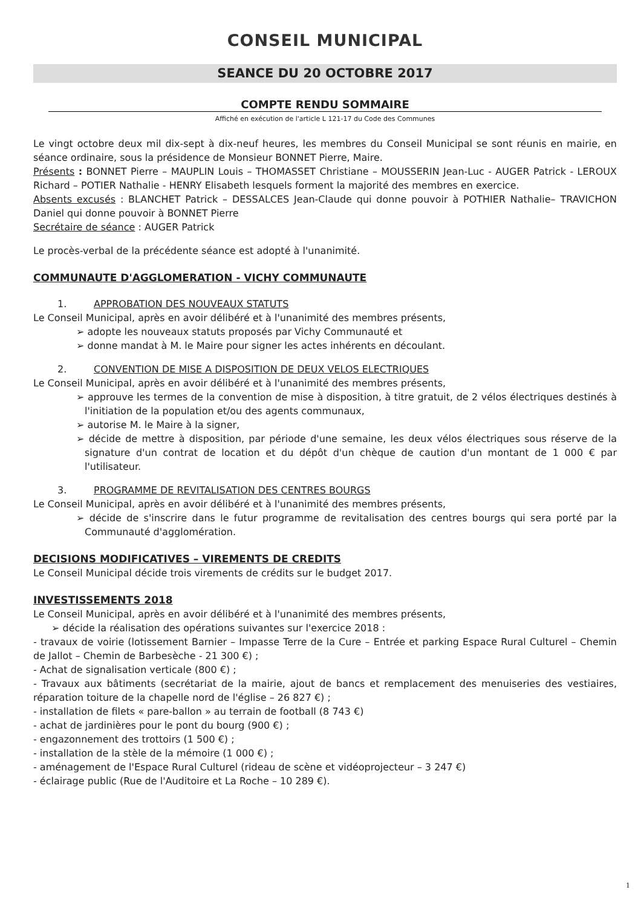CONSEIL MUNICIPAL
SEANCE DU 20 OCTOBRE 2017
COMPTE RENDU SOMMAIRE
Affiché en exécution de l'article L 121-17 du Code des Communes
Le vingt octobre deux mil dix-sept à dix-neuf heures, les membres du Conseil Municipal se sont réunis en mairie, en séance ordinaire, sous la présidence de Monsieur BONNET Pierre, Maire.
Présents : BONNET Pierre – MAUPLIN Louis – THOMASSET Christiane – MOUSSERIN Jean-Luc - AUGER Patrick - LEROUX Richard – POTIER Nathalie - HENRY Elisabeth lesquels forment la majorité des membres en exercice.
Absents excusés : BLANCHET Patrick – DESSALCES Jean-Claude qui donne pouvoir à POTHIER Nathalie– TRAVICHON Daniel qui donne pouvoir à BONNET Pierre
Secrétaire de séance : AUGER Patrick
Le procès-verbal de la précédente séance est adopté à l'unanimité.
COMMUNAUTE D'AGGLOMERATION - VICHY COMMUNAUTE
1. APPROBATION DES NOUVEAUX STATUTS
Le Conseil Municipal, après en avoir délibéré et à l'unanimité des membres présents,
➢ adopte les nouveaux statuts proposés par Vichy Communauté et
➢ donne mandat à M. le Maire pour signer les actes inhérents en découlant.
2. CONVENTION DE MISE A DISPOSITION DE DEUX VELOS ELECTRIQUES
Le Conseil Municipal, après en avoir délibéré et à l'unanimité des membres présents,
➢ approuve les termes de la convention de mise à disposition, à titre gratuit, de 2 vélos électriques destinés à l'initiation de la population et/ou des agents communaux,
➢ autorise M. le Maire à la signer,
➢ décide de mettre à disposition, par période d'une semaine, les deux vélos électriques sous réserve de la signature d'un contrat de location et du dépôt d'un chèque de caution d'un montant de 1 000 € par l'utilisateur.
3. PROGRAMME DE REVITALISATION DES CENTRES BOURGS
Le Conseil Municipal, après en avoir délibéré et à l'unanimité des membres présents,
➢ décide de s'inscrire dans le futur programme de revitalisation des centres bourgs qui sera porté par la Communauté d'agglomération.
DECISIONS MODIFICATIVES – VIREMENTS DE CREDITS
Le Conseil Municipal décide trois virements de crédits sur le budget 2017.
INVESTISSEMENTS 2018
Le Conseil Municipal, après en avoir délibéré et à l'unanimité des membres présents,
➢ décide la réalisation des opérations suivantes sur l'exercice 2018 :
- travaux de voirie (lotissement Barnier – Impasse Terre de la Cure – Entrée et parking Espace Rural Culturel – Chemin de Jallot – Chemin de Barbesèche - 21 300 €) ;
- Achat de signalisation verticale (800 €) ;
- Travaux aux bâtiments (secrétariat de la mairie, ajout de bancs et remplacement des menuiseries des vestiaires, réparation toiture de la chapelle nord de l'église – 26 827 €) ;
- installation de filets « pare-ballon » au terrain de football (8 743 €)
- achat de jardinières pour le pont du bourg (900 €) ;
- engazonnement des trottoirs (1 500 €) ;
- installation de la stèle de la mémoire (1 000 €) ;
- aménagement de l'Espace Rural Culturel (rideau de scène et vidéoprojecteur – 3 247 €)
- éclairage public (Rue de l'Auditoire et La Roche – 10 289 €).
1